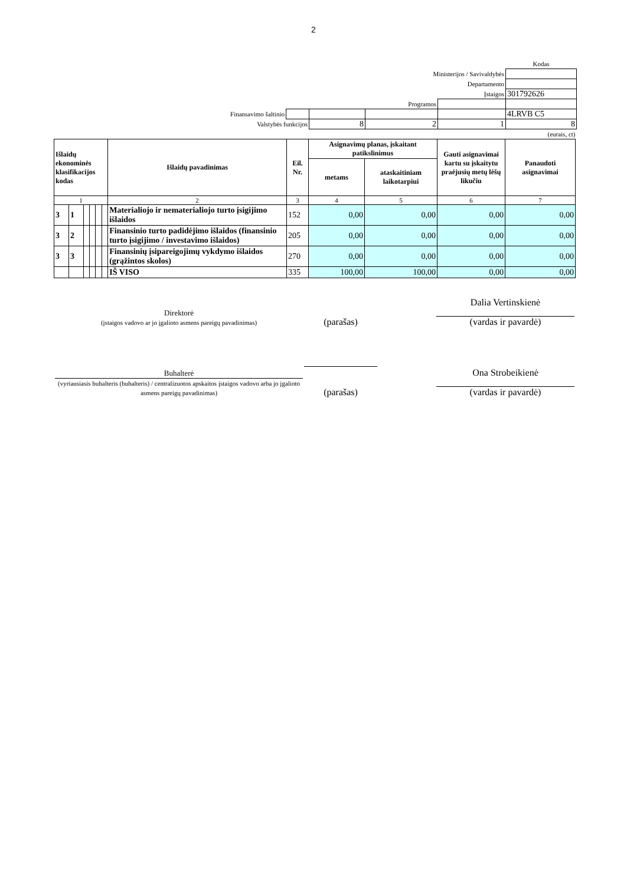2
| | | | | | Kodas |
| Ministerijos / Savivaldybės | | | | | |
| Departamento | | | | | |
| Įstaigos | | | | | 301792626 |
| Programos | | | | | |
| Finansavimo šaltinio | | | | | 4LRVB C5 |
| Valstybės funkcijos | | 8 | 2 | 1 | 8 |
| (eurais, ct) | | | | | |
| Išlaidų ekonominės klasifikacijos kodas | | | | | | Išlaidų pavadinimas | Eil. Nr. | Asignavimų planas, įskaitant patikslinimus | | Gauti asignavimai kartu su įskaitytu praėjusių metų lėšų likučiu | Panaudoti asignavimai |
| --- | --- | --- | --- | --- | --- | --- | --- | --- | --- | --- | --- |
| | | | | | | | | metams | ataskaitiniam laikotarpiui | | |
| 1 | | | | | | 2 | 3 | 4 | 5 | 6 | 7 |
| 3 | 1 | | | | | Materialiojo ir nematerialiojo turto įsigijimo išlaidos | 152 | 0,00 | 0,00 | 0,00 | 0,00 |
| 3 | 2 | | | | | Finansinio turto padidėjimo išlaidos (finansinio turto įsigijimo / investavimo išlaidos) | 205 | 0,00 | 0,00 | 0,00 | 0,00 |
| 3 | 3 | | | | | Finansinių įsipareigojimų vykdymo išlaidos (grąžintos skolos) | 270 | 0,00 | 0,00 | 0,00 | 0,00 |
| | | | | | | IŠ VISO | 335 | 100,00 | 100,00 | 0,00 | 0,00 |
| Direktorė (įstaigos vadovo ar jo įgalioto asmens pareigų pavadinimas) | (parašas) | | Dalia Vertinskienė (vardas ir pavardė) |
| Buhalterė (vyriausiasis buhalteris (buhalteris) / centralizuotos apskaitos įstaigos vadovo arba jo įgalioto asmens pareigų pavadinimas) | (parašas) | | Ona Strobeikienė (vardas ir pavardė) |